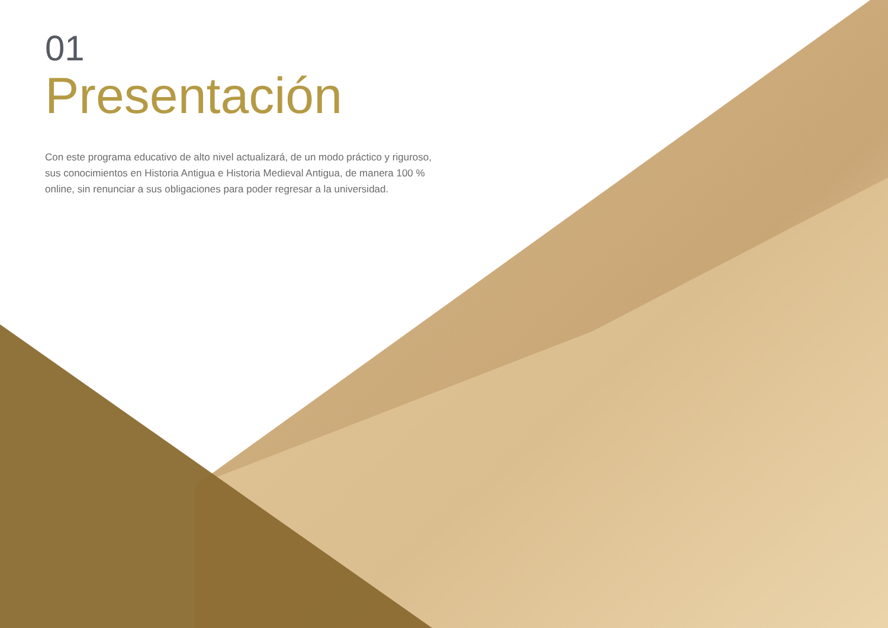01
Presentación
Con este programa educativo de alto nivel actualizará, de un modo práctico y riguroso, sus conocimientos en Historia Antigua e Historia Medieval Antigua, de manera 100 % online, sin renunciar a sus obligaciones para poder regresar a la universidad.